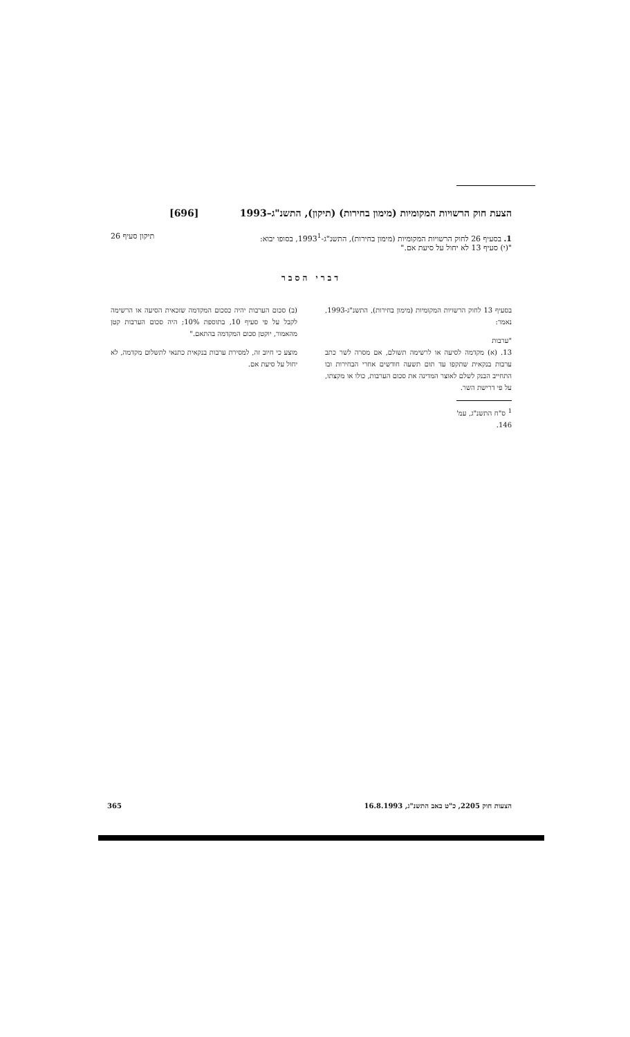הצעת חוק הרשויות המקומיות (מימון בחירות) (תיקון), התשנ"ג–1993 [696]
1. בסעיף 26 לחוק הרשויות המקומיות (מימון בחירות), התשנ"ג-1993<sup>1</sup>, בסופו יבוא:
"(י) סעיף 13 לא יחול על סיעת אם." תיקון סעיף 26
דברי הסבר
בסעיף 13 לחוק הרשויות המקומיות (מימון בחירות), התשנ"ג-1993, נאמר:
"ערבות
13. (א) מקדמה לסיעה או לרשימה תשולם, אם מסרה לשר כתב ערבות בנקאית שתקפו עד תום תשעה חודשים אחרי הבחירות ובו התחייב הבנק לשלם לאוצר המדינה את סכום הערבות, כולו או מקצתו, על פי דרישת השר.
<sup>1</sup> ס"ח התשנ"ג, עמ' 146.
(ב) סכום הערבות יהיה כסכום המקדמה שזכאית הסיעה או הרשימה לקבל על פי סעיף 10, בתוספת 10%; היה סכום הערבות קטן מהאמור, יוקטן סכום המקדמה בהתאם."
מוצע כי חיוב זה, למסירת ערבות בנקאית כתנאי לתשלום מקדמה, לא יחול על סיעת אם.
הצעות חוק 2205, כ"ט באב התשנ"ג, 16.8.1993 365